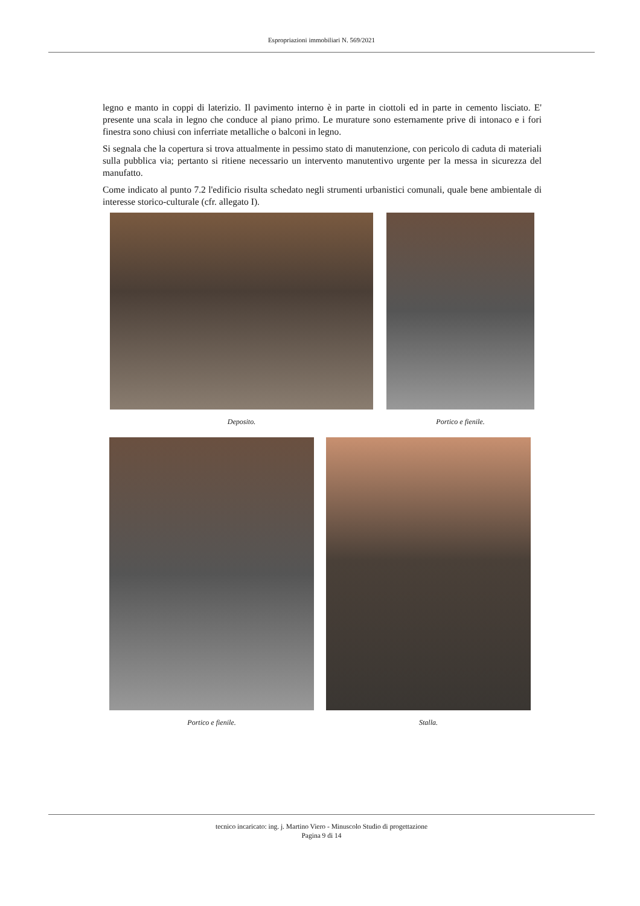Espropriazioni immobiliari N. 569/2021
legno e manto in coppi di laterizio. Il pavimento interno è in parte in ciottoli ed in parte in cemento lisciato. E' presente una scala in legno che conduce al piano primo. Le murature sono esternamente prive di intonaco e i fori finestra sono chiusi con inferriate metalliche o balconi in legno.
Si segnala che la copertura si trova attualmente in pessimo stato di manutenzione, con pericolo di caduta di materiali sulla pubblica via; pertanto si ritiene necessario un intervento manutentivo urgente per la messa in sicurezza del manufatto.
Come indicato al punto 7.2 l'edificio risulta schedato negli strumenti urbanistici comunali, quale bene ambientale di interesse storico-culturale (cfr. allegato I).
Deposito. Portico e fienile.
Portico e fienile. Stalla.
tecnico incaricato: ing. j. Martino Viero - Minuscolo Studio di progettazione
Pagina 9 di 14